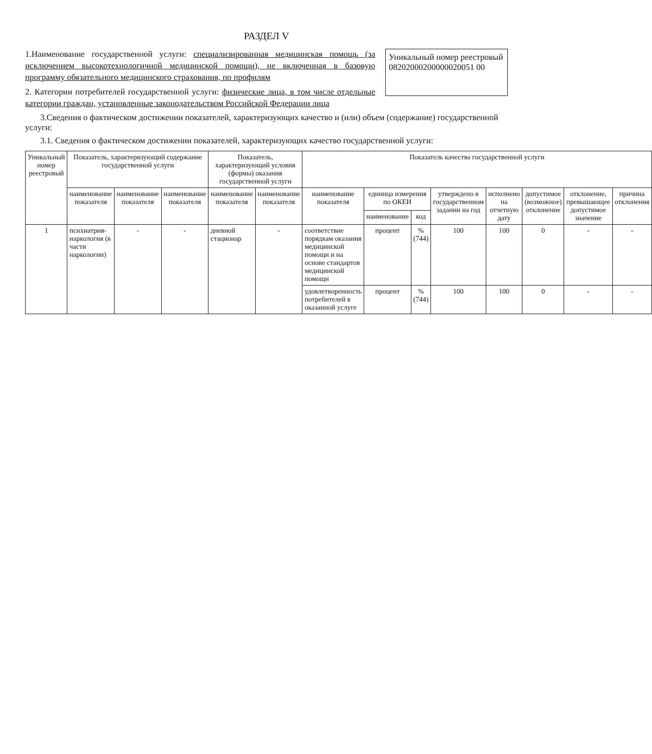РАЗДЕЛ V
1.Наименование государственной услуги: специализированная медицинская помощь (за исключением высокотехнологичной медицинской помощи), не включенная в базовую программу обязательного медицинского страхования, по профилям
2. Категории потребителей государственной услуги: физические лица, в том числе отдельные категории граждан, установленные законодательством Российской Федерации лица
Уникальный номер реестровый
08202000200000020051 00
3.Сведения о фактическом достижении показателей, характеризующих качество и (или) объем (содержание) государственной услуги:
3.1. Сведения о фактическом достижении показателей, характеризующих качество государственной услуги:
| Уникальный номер реестровый | Показатель, характеризующий содержание государственной услуги | | | Показатель, характеризующий условия (формы) оказания государственной услуги | | Показатель качества государственной услуги | | | | | | | |
| --- | --- | --- | --- | --- | --- | --- | --- | --- | --- | --- | --- | --- | --- |
| | наименование показателя | наименование показателя | наименование показателя | наименование показателя | наименование показателя | наименование показателя | единица измерения по ОКЕИ | | утверждено в государственном задании на год | исполнено на отчетную дату | допустимое (возможное) отклонение | отклонение, превышающее допустимое значение | причина отклонения |
| | | | | | | | наименование | код | | | | | |
| 1 | психиатрия-наркология (в части наркологии) | - | - | дневной стационар | - | соответствие порядкам оказания медицинской помощи и на основе стандартов медицинской помощи | процент | % (744) | 100 | 100 | 0 | - | - |
| | | | | | | удовлетворенность потребителей в оказанной услуге | процент | % (744) | 100 | 100 | 0 | - | - |